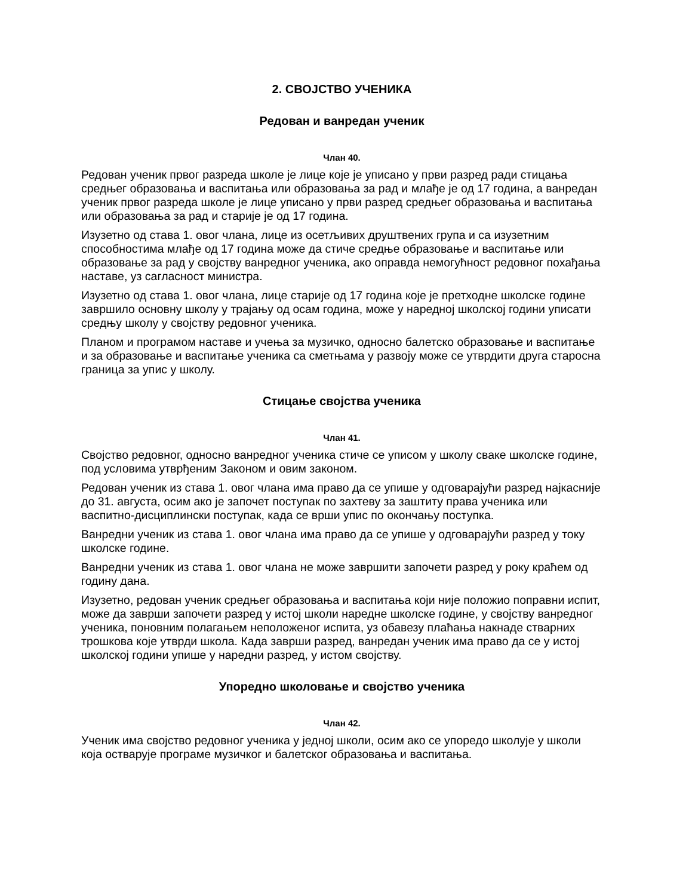2. СВОЈСТВО УЧЕНИКА
Редован и ванредан ученик
Члан 40.
Редован ученик првог разреда школе је лице које је уписано у први разред ради стицања средњег образовања и васпитања или образовања за рад и млађе је од 17 година, а ванредан ученик првог разреда школе је лице уписано у први разред средњег образовања и васпитања или образовања за рад и старије је од 17 година.
Изузетно од става 1. овог члана, лице из осетљивих друштвених група и са изузетним способностима млађе од 17 година може да стиче средње образовање и васпитање или образовање за рад у својству ванредног ученика, ако оправда немогућност редовног похађања наставе, уз сагласност министра.
Изузетно од става 1. овог члана, лице старије од 17 година које је претходне школске године завршило основну школу у трајању од осам година, може у наредној школској години уписати средњу школу у својству редовног ученика.
Планом и програмом наставе и учења за музичко, односно балетско образовање и васпитање и за образовање и васпитање ученика са сметњама у развоју може се утврдити друга старосна граница за упис у школу.
Стицање својства ученика
Члан 41.
Својство редовног, односно ванредног ученика стиче се уписом у школу сваке школске године, под условима утврђеним Законом и овим законом.
Редован ученик из става 1. овог члана има право да се упише у одговарајући разред најкасније до 31. августа, осим ако је започет поступак по захтеву за заштиту права ученика или васпитно-дисциплински поступак, када се врши упис по окончању поступка.
Ванредни ученик из става 1. овог члана има право да се упише у одговарајући разред у току школске године.
Ванредни ученик из става 1. овог члана не може завршити започети разред у року краћем од годину дана.
Изузетно, редован ученик средњег образовања и васпитања који није положио поправни испит, може да заврши започети разред у истој школи наредне школске године, у својству ванредног ученика, поновним полагањем неположеног испита, уз обавезу плаћања накнаде стварних трошкова које утврди школа. Када заврши разред, ванредан ученик има право да се у истој школској години упише у наредни разред, у истом својству.
Упоредно школовање и својство ученика
Члан 42.
Ученик има својство редовног ученика у једној школи, осим ако се упоредо школује у школи која остварује програме музичког и балетског образовања и васпитања.